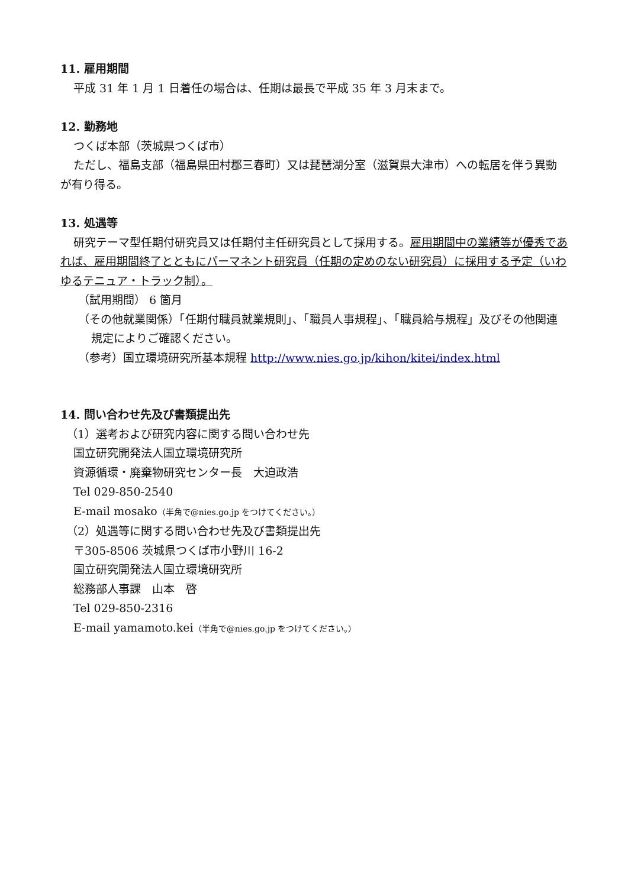11. 雇用期間
平成 31 年 1 月 1 日着任の場合は、任期は最長で平成 35 年 3 月末まで。
12. 勤務地
つくば本部（茨城県つくば市）
ただし、福島支部（福島県田村郡三春町）又は琵琶湖分室（滋賀県大津市）への転居を伴う異動が有り得る。
13. 処遇等
研究テーマ型任期付研究員又は任期付主任研究員として採用する。雇用期間中の業績等が優秀であれば、雇用期間終了とともにパーマネント研究員（任期の定めのない研究員）に採用する予定（いわゆるテニュア・トラック制）。
（試用期間） 6 箇月
（その他就業関係）「任期付職員就業規則」、「職員人事規程」、「職員給与規程」及びその他関連規定によりご確認ください。
（参考）国立環境研究所基本規程 http://www.nies.go.jp/kihon/kitei/index.html
14. 問い合わせ先及び書類提出先
（1）選考および研究内容に関する問い合わせ先
国立研究開発法人国立環境研究所
資源循環・廃棄物研究センター長　大迫政浩
Tel 029-850-2540
E-mail mosako（半角で@nies.go.jp をつけてください。）
（2）処遇等に関する問い合わせ先及び書類提出先
〒305-8506 茨城県つくば市小野川 16-2
国立研究開発法人国立環境研究所
総務部人事課　山本　啓
Tel 029-850-2316
E-mail yamamoto.kei（半角で@nies.go.jp をつけてください。）